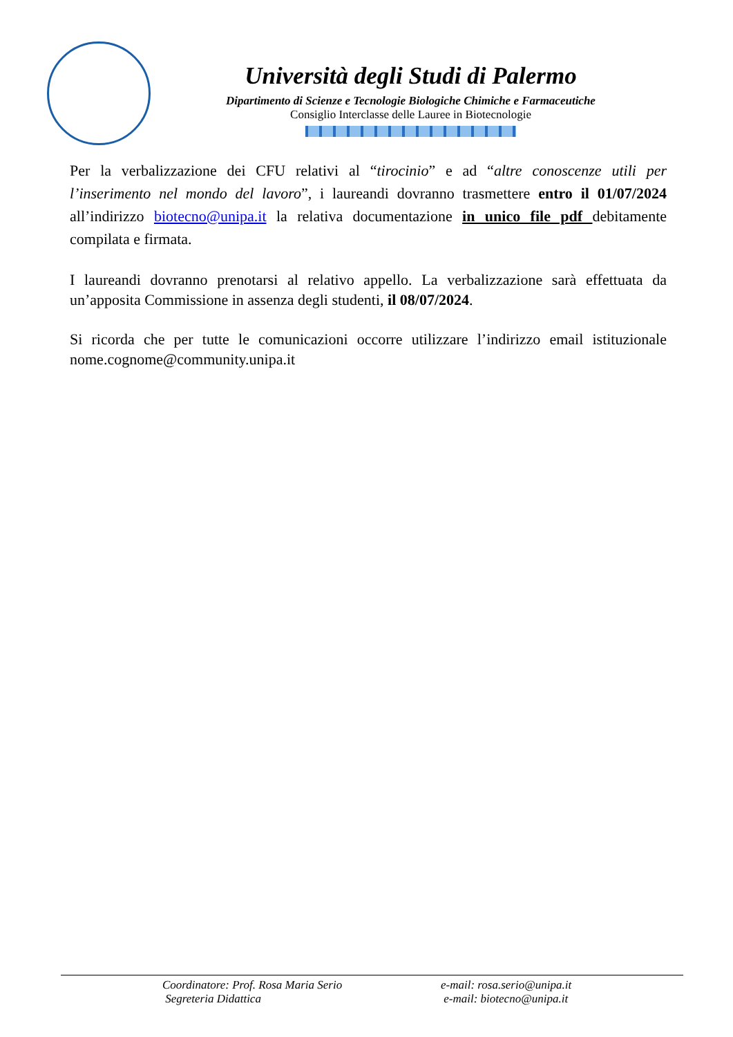Università degli Studi di Palermo
Dipartimento di Scienze e Tecnologie Biologiche Chimiche e Farmaceutiche
Consiglio Interclasse delle Lauree in Biotecnologie
Per la verbalizzazione dei CFU relativi al “tirocinio” e ad “altre conoscenze utili per l’inserimento nel mondo del lavoro”, i laureandi dovranno trasmettere entro il 01/07/2024 all’indirizzo biotecno@unipa.it la relativa documentazione in unico file pdf debitamente compilata e firmata.
I laureandi dovranno prenotarsi al relativo appello. La verbalizzazione sarà effettuata da un’apposita Commissione in assenza degli studenti, il 08/07/2024.
Si ricorda che per tutte le comunicazioni occorre utilizzare l’indirizzo email istituzionale nome.cognome@community.unipa.it
Coordinatore: Prof. Rosa Maria Serio e-mail: rosa.serio@unipa.it
Segreteria Didattica e-mail: biotecno@unipa.it